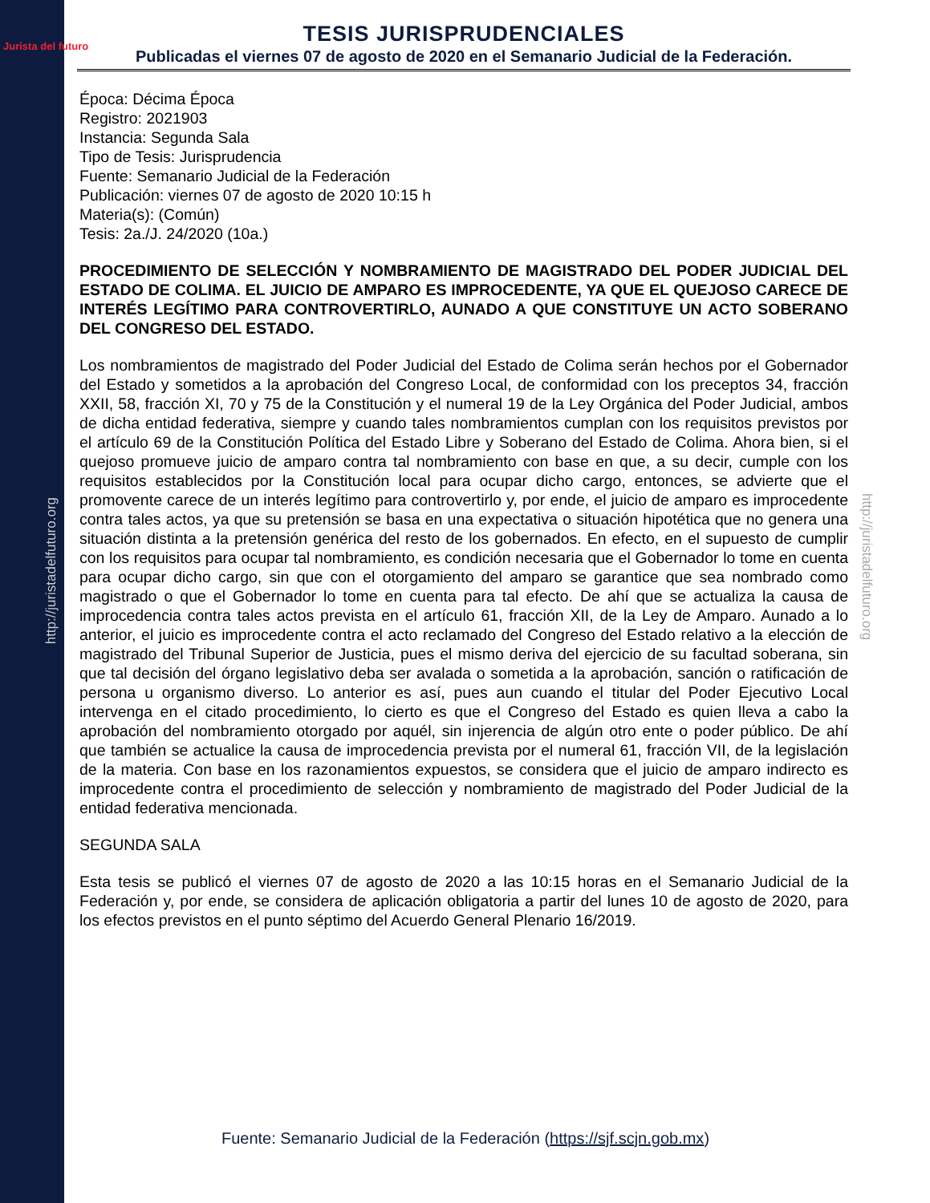Jurista del futuro
http://juristadelfuturo.org
http://juristadelfuturo.org
TESIS JURISPRUDENCIALES
Publicadas el viernes 07 de agosto de 2020 en el Semanario Judicial de la Federación.
Época: Décima Época
Registro: 2021903
Instancia: Segunda Sala
Tipo de Tesis: Jurisprudencia
Fuente: Semanario Judicial de la Federación
Publicación: viernes 07 de agosto de 2020 10:15 h
Materia(s): (Común)
Tesis: 2a./J. 24/2020 (10a.)
PROCEDIMIENTO DE SELECCIÓN Y NOMBRAMIENTO DE MAGISTRADO DEL PODER JUDICIAL DEL ESTADO DE COLIMA. EL JUICIO DE AMPARO ES IMPROCEDENTE, YA QUE EL QUEJOSO CARECE DE INTERÉS LEGÍTIMO PARA CONTROVERTIRLO, AUNADO A QUE CONSTITUYE UN ACTO SOBERANO DEL CONGRESO DEL ESTADO.
Los nombramientos de magistrado del Poder Judicial del Estado de Colima serán hechos por el Gobernador del Estado y sometidos a la aprobación del Congreso Local, de conformidad con los preceptos 34, fracción XXII, 58, fracción XI, 70 y 75 de la Constitución y el numeral 19 de la Ley Orgánica del Poder Judicial, ambos de dicha entidad federativa, siempre y cuando tales nombramientos cumplan con los requisitos previstos por el artículo 69 de la Constitución Política del Estado Libre y Soberano del Estado de Colima. Ahora bien, si el quejoso promueve juicio de amparo contra tal nombramiento con base en que, a su decir, cumple con los requisitos establecidos por la Constitución local para ocupar dicho cargo, entonces, se advierte que el promovente carece de un interés legítimo para controvertirlo y, por ende, el juicio de amparo es improcedente contra tales actos, ya que su pretensión se basa en una expectativa o situación hipotética que no genera una situación distinta a la pretensión genérica del resto de los gobernados. En efecto, en el supuesto de cumplir con los requisitos para ocupar tal nombramiento, es condición necesaria que el Gobernador lo tome en cuenta para ocupar dicho cargo, sin que con el otorgamiento del amparo se garantice que sea nombrado como magistrado o que el Gobernador lo tome en cuenta para tal efecto. De ahí que se actualiza la causa de improcedencia contra tales actos prevista en el artículo 61, fracción XII, de la Ley de Amparo. Aunado a lo anterior, el juicio es improcedente contra el acto reclamado del Congreso del Estado relativo a la elección de magistrado del Tribunal Superior de Justicia, pues el mismo deriva del ejercicio de su facultad soberana, sin que tal decisión del órgano legislativo deba ser avalada o sometida a la aprobación, sanción o ratificación de persona u organismo diverso. Lo anterior es así, pues aun cuando el titular del Poder Ejecutivo Local intervenga en el citado procedimiento, lo cierto es que el Congreso del Estado es quien lleva a cabo la aprobación del nombramiento otorgado por aquél, sin injerencia de algún otro ente o poder público. De ahí que también se actualice la causa de improcedencia prevista por el numeral 61, fracción VII, de la legislación de la materia. Con base en los razonamientos expuestos, se considera que el juicio de amparo indirecto es improcedente contra el procedimiento de selección y nombramiento de magistrado del Poder Judicial de la entidad federativa mencionada.
SEGUNDA SALA
Esta tesis se publicó el viernes 07 de agosto de 2020 a las 10:15 horas en el Semanario Judicial de la Federación y, por ende, se considera de aplicación obligatoria a partir del lunes 10 de agosto de 2020, para los efectos previstos en el punto séptimo del Acuerdo General Plenario 16/2019.
Fuente: Semanario Judicial de la Federación (https://sjf.scjn.gob.mx)